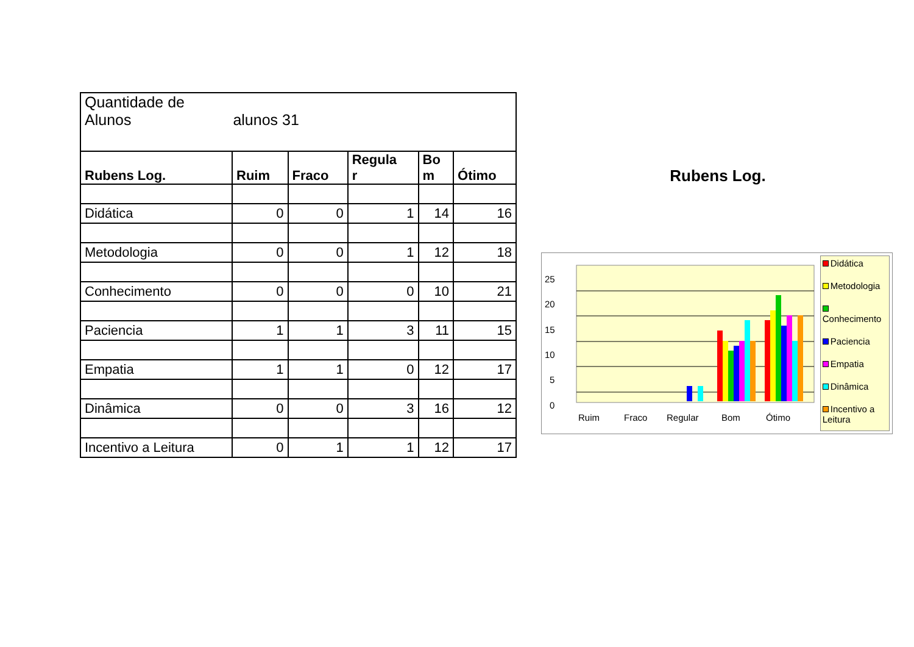| Quantidade de Alunos alunos 31 | | | | | |
| Rubens Log. | Ruim | Fraco | Regula r | Bo m | Ótimo |
| Didática | 0 | 0 | 1 | 14 | 16 |
| Metodologia | 0 | 0 | 1 | 12 | 18 |
| Conhecimento | 0 | 0 | 0 | 10 | 21 |
| Paciencia | 1 | 1 | 3 | 11 | 15 |
| Empatia | 1 | 1 | 0 | 12 | 17 |
| Dinâmica | 0 | 0 | 3 | 16 | 12 |
| Incentivo a Leitura | 0 | 1 | 1 | 12 | 17 |
Rubens Log.
25
20
15
10
5
0
Ruim
Fraco
Regular
Bom
Ótimo
Didática
Metodologia
Conhecimento
Paciencia
Empatia
Dinâmica
Incentivo a Leitura